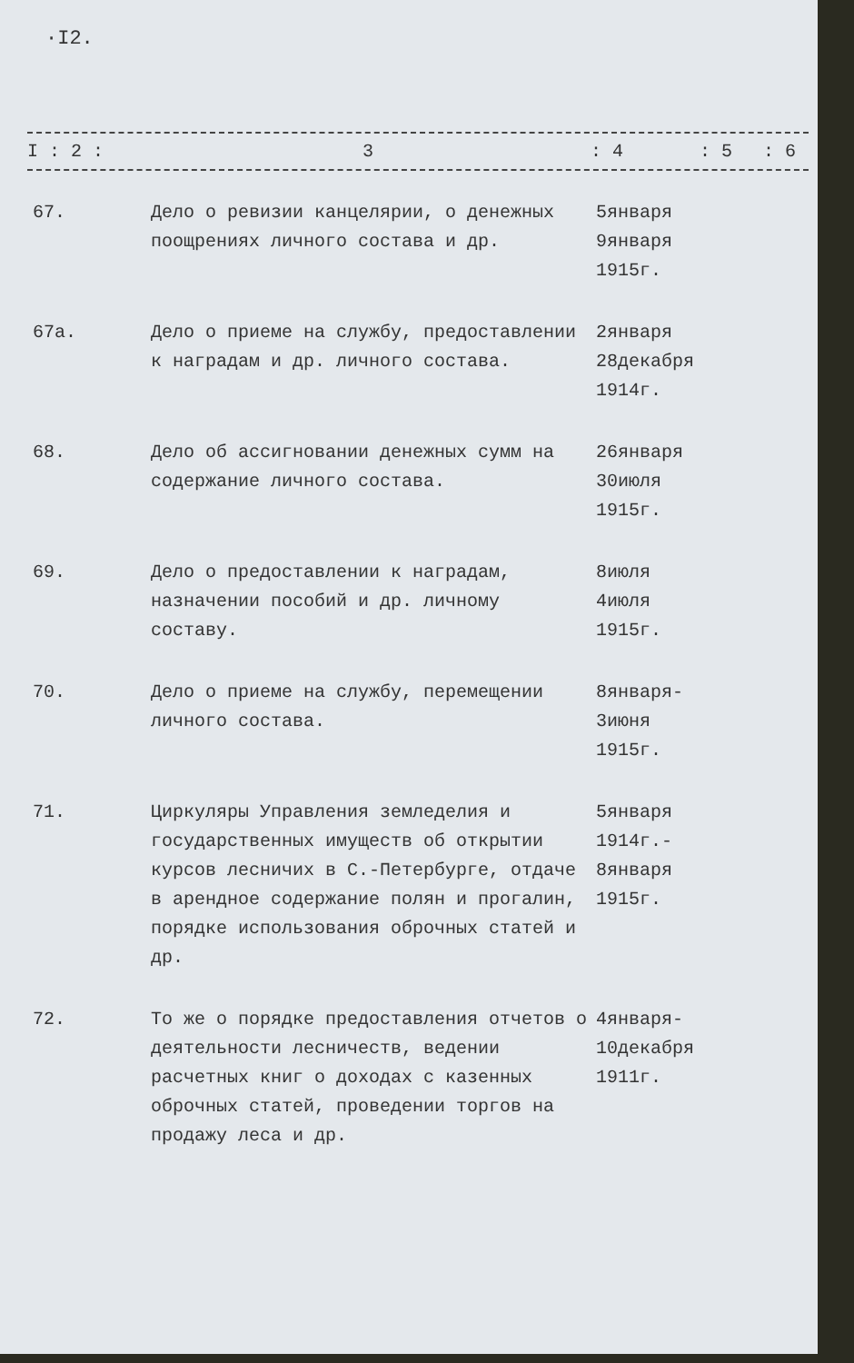·I2.
I : 2 : 3: 4: 5: 6
| 67. | Дело о ревизии канцелярии, о денежных поощрениях личного состава и др. | 5января 9января 1915г. |
| 67а. | Дело о приеме на службу, предоставлении к наградам и др. личного состава. | 2января 28декабря 1914г. |
| 68. | Дело об ассигновании денежных сумм на содержание личного состава. | 26января 30июля 1915г. |
| 69. | Дело о предоставлении к наградам, назначении пособий и др. личному составу. | 8июля 4июля 1915г. |
| 70. | Дело о приеме на службу, перемещении личного состава. | 8января- 3июня 1915г. |
| 71. | Циркуляры Управления земледелия и государственных имуществ об открытии курсов лесничих в С.-Петербурге, отдаче в арендное содержание полян и прогалин, порядке использования оброчных статей и др. | 5января 1914г.- 8января 1915г. |
| 72. | То же о порядке предоставления отчетов о деятельности лесничеств, ведении расчетных книг о доходах с казенных оброчных статей, проведении торгов на продажу леса и др. | 4января- 10декабря 1911г. |